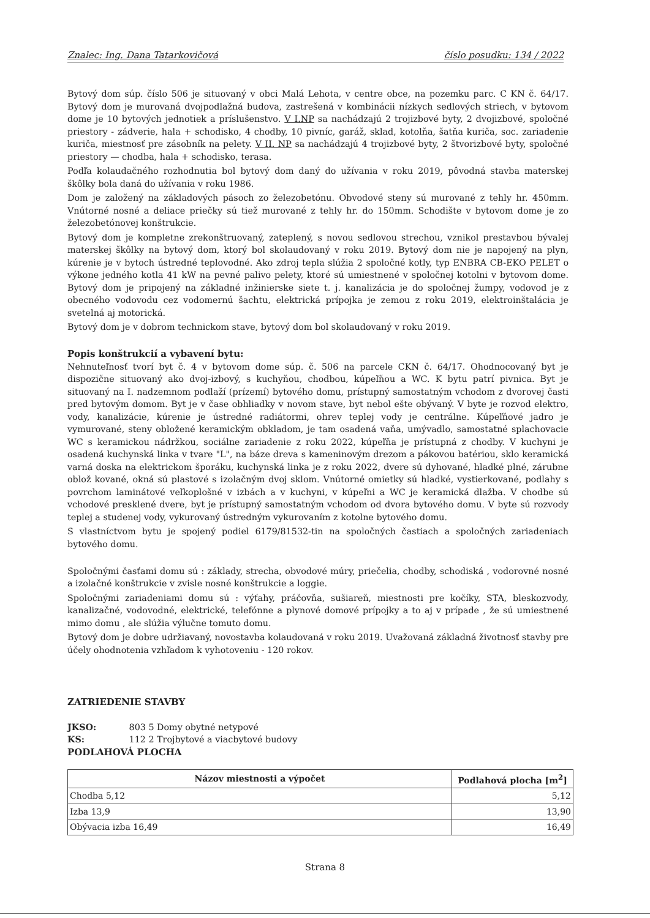Znalec: Ing. Dana Tatarkovičová číslo posudku: 134 / 2022
Bytový dom súp. číslo 506 je situovaný v obci Malá Lehota, v centre obce, na pozemku parc. C KN č. 64/17. Bytový dom je murovaná dvojpodlažná budova, zastrešená v kombinácii nízkych sedlových striech, v bytovom dome je 10 bytových jednotiek a príslušenstvo. V I.NP sa nachádzajú 2 trojizbové byty, 2 dvojizbové, spoločné priestory - zádverie, hala + schodisko, 4 chodby, 10 pivníc, garáž, sklad, kotolňa, šatňa kuriča, soc. zariadenie kuriča, miestnosť pre zásobník na pelety. V II. NP sa nachádzajú 4 trojizbové byty, 2 štvorizbové byty, spoločné priestory — chodba, hala + schodisko, terasa.
Podľa kolaudačného rozhodnutia bol bytový dom daný do užívania v roku 2019, pôvodná stavba materskej škôlky bola daná do užívania v roku 1986.
Dom je založený na základových pásoch zo železobetónu. Obvodové steny sú murované z tehly hr. 450mm. Vnútorné nosné a deliace priečky sú tiež murované z tehly hr. do 150mm. Schodište v bytovom dome je zo železobetónovej konštrukcie.
Bytový dom je kompletne zrekonštruovaný, zateplený, s novou sedlovou strechou, vznikol prestavbou bývalej materskej škôlky na bytový dom, ktorý bol skolaudovaný v roku 2019. Bytový dom nie je napojený na plyn, kúrenie je v bytoch ústredné teplovodné. Ako zdroj tepla slúžia 2 spoločné kotly, typ ENBRA CB-EKO PELET o výkone jedného kotla 41 kW na pevné palivo pelety, ktoré sú umiestnené v spoločnej kotolni v bytovom dome. Bytový dom je pripojený na základné inžinierske siete t. j. kanalizácia je do spoločnej žumpy, vodovod je z obecného vodovodu cez vodomernú šachtu, elektrická prípojka je zemou z roku 2019, elektroinštalácia je svetelná aj motorická.
Bytový dom je v dobrom technickom stave, bytový dom bol skolaudovaný v roku 2019.
Popis konštrukcií a vybavení bytu:
Nehnuteľnosť tvorí byt č. 4 v bytovom dome súp. č. 506 na parcele CKN č. 64/17. Ohodnocovaný byt je dispozične situovaný ako dvoj-izbový, s kuchyňou, chodbou, kúpeľňou a WC. K bytu patrí pivnica. Byt je situovaný na I. nadzemnom podlaží (prízemí) bytového domu, prístupný samostatným vchodom z dvorovej časti pred bytovým domom. Byt je v čase obhliadky v novom stave, byt nebol ešte obývaný. V byte je rozvod elektro, vody, kanalizácie, kúrenie je ústredné radiátormi, ohrev teplej vody je centrálne. Kúpeľňové jadro je vymurované, steny obložené keramickým obkladom, je tam osadená vaňa, umývadlo, samostatné splachovacie WC s keramickou nádržkou, sociálne zariadenie z roku 2022, kúpeľňa je prístupná z chodby. V kuchyni je osadená kuchynská linka v tvare "L", na báze dreva s kameninovým drezom a pákovou batériou, sklo keramická varná doska na elektrickom šporáku, kuchynská linka je z roku 2022, dvere sú dyhované, hladké plné, zárubne oblož kované, okná sú plastové s izolačným dvoj sklom. Vnútorné omietky sú hladké, vystierkované, podlahy s povrchom laminátové veľkoplošné v izbách a v kuchyni, v kúpeľni a WC je keramická dlažba. V chodbe sú vchodové presklené dvere, byt je prístupný samostatným vchodom od dvora bytového domu. V byte sú rozvody teplej a studenej vody, vykurovaný ústredným vykurovaním z kotolne bytového domu.
S vlastníctvom bytu je spojený podiel 6179/81532-tin na spoločných častiach a spoločných zariadeniach bytového domu.
Spoločnými časťami domu sú : základy, strecha, obvodové múry, priečelia, chodby, schodiská , vodorovné nosné a izolačné konštrukcie v zvisle nosné konštrukcie a loggie.
Spoločnými zariadeniami domu sú : výťahy, práčovňa, sušiareň, miestnosti pre kočíky, STA, bleskozvody, kanalizačné, vodovodné, elektrické, telefónne a plynové domové prípojky a to aj v prípade , že sú umiestnené mimo domu , ale slúžia výlučne tomuto domu.
Bytový dom je dobre udržiavaný, novostavba kolaudovaná v roku 2019. Uvažovaná základná životnosť stavby pre účely ohodnotenia vzhľadom k vyhotoveniu - 120 rokov.
ZATRIEDENIE STAVBY
JKSO: 803 5 Domy obytné netypové
KS: 112 2 Trojbytové a viacbytové budovy
PODLAHOVÁ PLOCHA
| Názov miestnosti a výpočet | Podlahová plocha [m<sup>2</sup>] |
| --- | --- |
| Chodba 5,12 | 5,12 |
| Izba 13,9 | 13,90 |
| Obývacia izba 16,49 | 16,49 |
Strana 8